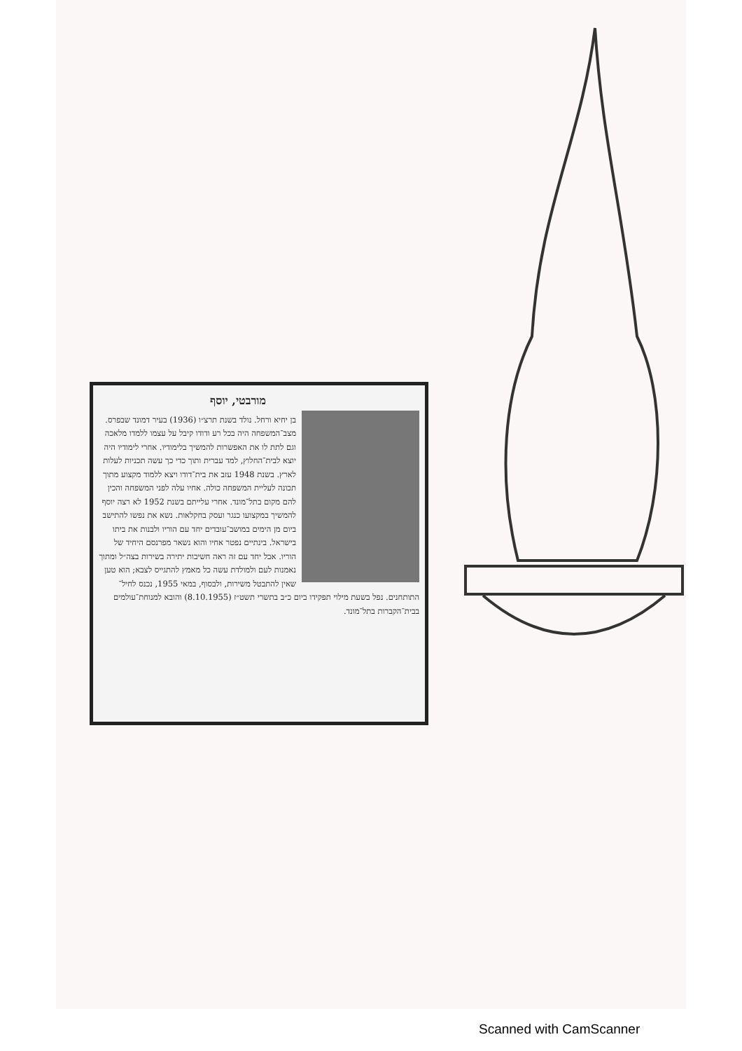מורבטי, יוסף
בן יחיא ורחל. נולד בשנת תרצ״ו (1936) בעיר דמונד שבפרס. מצב־המשפחה היה בכל רע ודודו קיבל על עצמו ללמדו מלאכה וגם לתת לו את האפשרות להמשיך בלימודיו. אחרי לימודיו היה יוצא לבית־החלוץ, למד עברית ותוך כדי כך עשה תכניות לעלות לארץ. בשנת 1948 עזב את בית־דודו ויצא ללמוד מקצוע מתוך תכונה לעליית המשפחה כולה. אחיו עלה לפני המשפחה והכין להם מקום בתל־מונד. אחרי עלייתם בשנת 1952 לא רצה יוסף להמשיך במקצועו כנגר ועסק בחקלאות. נשא את נפשו להתישב ביום מן הימים במושב־עובדים יחד עם הוריו ולבנות את ביתו בישראל. בינתיים נפטר אחיו והוא נשאר מפרנסם היחיד של הוריו. אבל יחד עם זה ראה חשיבות יתירה בשירות בצה״ל ומתוך נאמנות לעם ולמולדת עשה כל מאמץ להתגייס לצבא; הוא טען שאין להתבטל משירות, ולבסוף, במאי 1955, נכנס לחיל־התותחנים. נפל בשעת מילוי תפקידו ביום כ״ב בתשרי תשט״ז (8.10.1955) והובא למנוחת־עולמים בבית־הקברות בתל־מונד.
Scanned with CamScanner